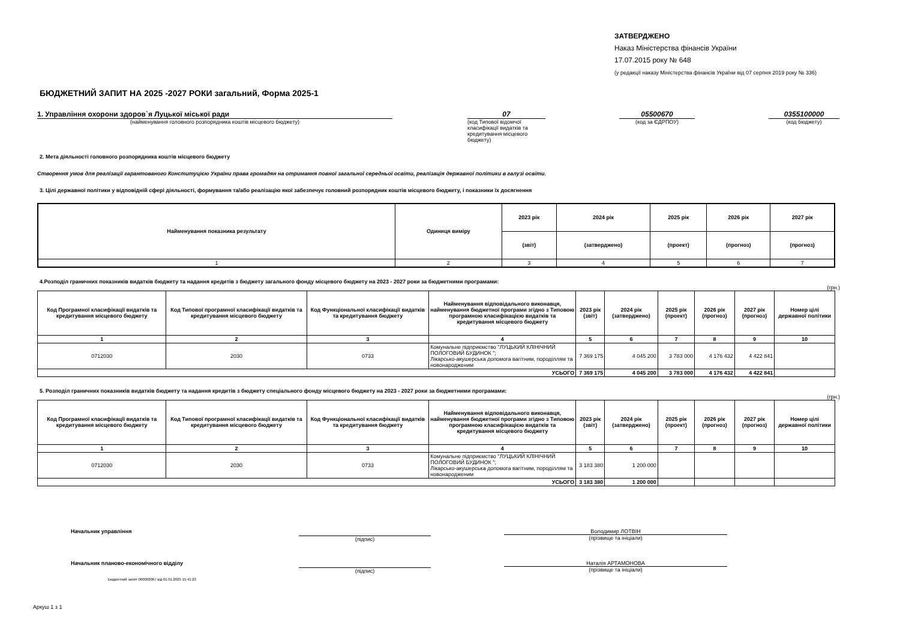ЗАТВЕРДЖЕНО
Наказ Міністерства фінансів України
17.07.2015 року № 648
(у редакції наказу Міністерства фінансів України від 07 серпня 2019 року № 336)
БЮДЖЕТНИЙ ЗАПИТ НА 2025 -2027 РОКИ загальний, Форма 2025-1
1. Управління охорони здоров`я Луцької міської ради
(найменування головного розпорядника коштів місцевого бюджету)
07
(код Типової відомчої класифікації видатків та кредитування місцевого бюджету)
05500670
(код за ЄДРПОУ)
0355100000
(код бюджету)
2. Мета діяльності головного розпорядника коштів місцевого бюджету
Створення умов для реалізації гарантованого Конституцією України права громадян на отримання повної загальної середньої освіти, реалізація державної політики в галузі освіти.
3. Цілі державної політики у відповідній сфері діяльності, формування та/або реалізацію якої забезпечує головний розпорядник коштів місцевого бюджету, і показники їх досягнення
| Найменування показника результату | Одиниця виміру | 2023 рік | 2024 рік | 2025 рік | 2026 рік | 2027 рік |
| --- | --- | --- | --- | --- | --- | --- |
| | | (звіт) | (затверджено) | (проект) | (прогноз) | (прогноз) |
| 1 | 2 | 3 | 4 | 5 | 6 | 7 |
4.Розподіл граничних показників видатків бюджету та надання кредитів з бюджету загального фонду місцевого бюджету на 2023 - 2027 роки за бюджетними програмами:
(грн.)
| Код Програмної класифікації видатків та кредитування місцевого бюджету | Код Типової програмної класифікації видатків та кредитування місцевого бюджету | Код Функціональної класифікації видатків та кредитування бюджету | Найменування відповідального виконавця, найменування бюджетної програми згідно з Типовою програмною класифікацією видатків та кредитування місцевого бюджету | 2023 рік (звіт) | 2024 рік (затверджено) | 2025 рік (проект) | 2026 рік (прогноз) | 2027 рік (прогноз) | Номер цілі державної політики |
| --- | --- | --- | --- | --- | --- | --- | --- | --- | --- |
| 1 | 2 | 3 | 4 | 5 | 6 | 7 | 8 | 9 | 10 |
| 0712030 | 2030 | 0733 | Комунальне підприємство "ЛУЦЬКИЙ КЛІНІЧНИЙ ПОЛОГОВИЙ БУДИНОК "; Лікарсько-акушерська допомога вагітним, породіллям та новонародженим | 7 369 175 | 4 045 200 | 3 783 000 | 4 176 432 | 4 422 841 | |
| УСЬОГО | | | | 7 369 175 | 4 045 200 | 3 783 000 | 4 176 432 | 4 422 841 | |
5. Розподіл граничних показників видатків бюджету та надання кредитів з бюджету спеціального фонду місцевого бюджету на 2023 - 2027 роки за бюджетними програмами:
(грн.)
| Код Програмної класифікації видатків та кредитування місцевого бюджету | Код Типової програмної класифікації видатків та кредитування місцевого бюджету | Код Функціональної класифікації видатків та кредитування бюджету | Найменування відповідального виконавця, найменування бюджетної програми згідно з Типовою програмною класифікацією видатків та кредитування місцевого бюджету | 2023 рік (звіт) | 2024 рік (затверджено) | 2025 рік (проект) | 2026 рік (прогноз) | 2027 рік (прогноз) | Номер цілі державної політики |
| --- | --- | --- | --- | --- | --- | --- | --- | --- | --- |
| 1 | 2 | 3 | 4 | 5 | 6 | 7 | 8 | 9 | 10 |
| 0712030 | 2030 | 0733 | Комунальне підприємство "ЛУЦЬКИЙ КЛІНІЧНИЙ ПОЛОГОВИЙ БУДИНОК "; Лікарсько-акушерська допомога вагітним, породіллям та новонародженим | 3 183 380 | 1 200 000 | | | | |
| УСЬОГО | | | | 3 183 380 | 1 200 000 | | | | |
Начальник управління (підпис) Володимир ЛОТВІН
(прізвище та ініціали)
Начальник планово-економічного відділу (підпис) Наталія АРТАМОНОВА
(прізвище та ініціали)
Бюджетний запит 000002067 від 01.01.2025 15:41:23
Аркуш 1 з 1